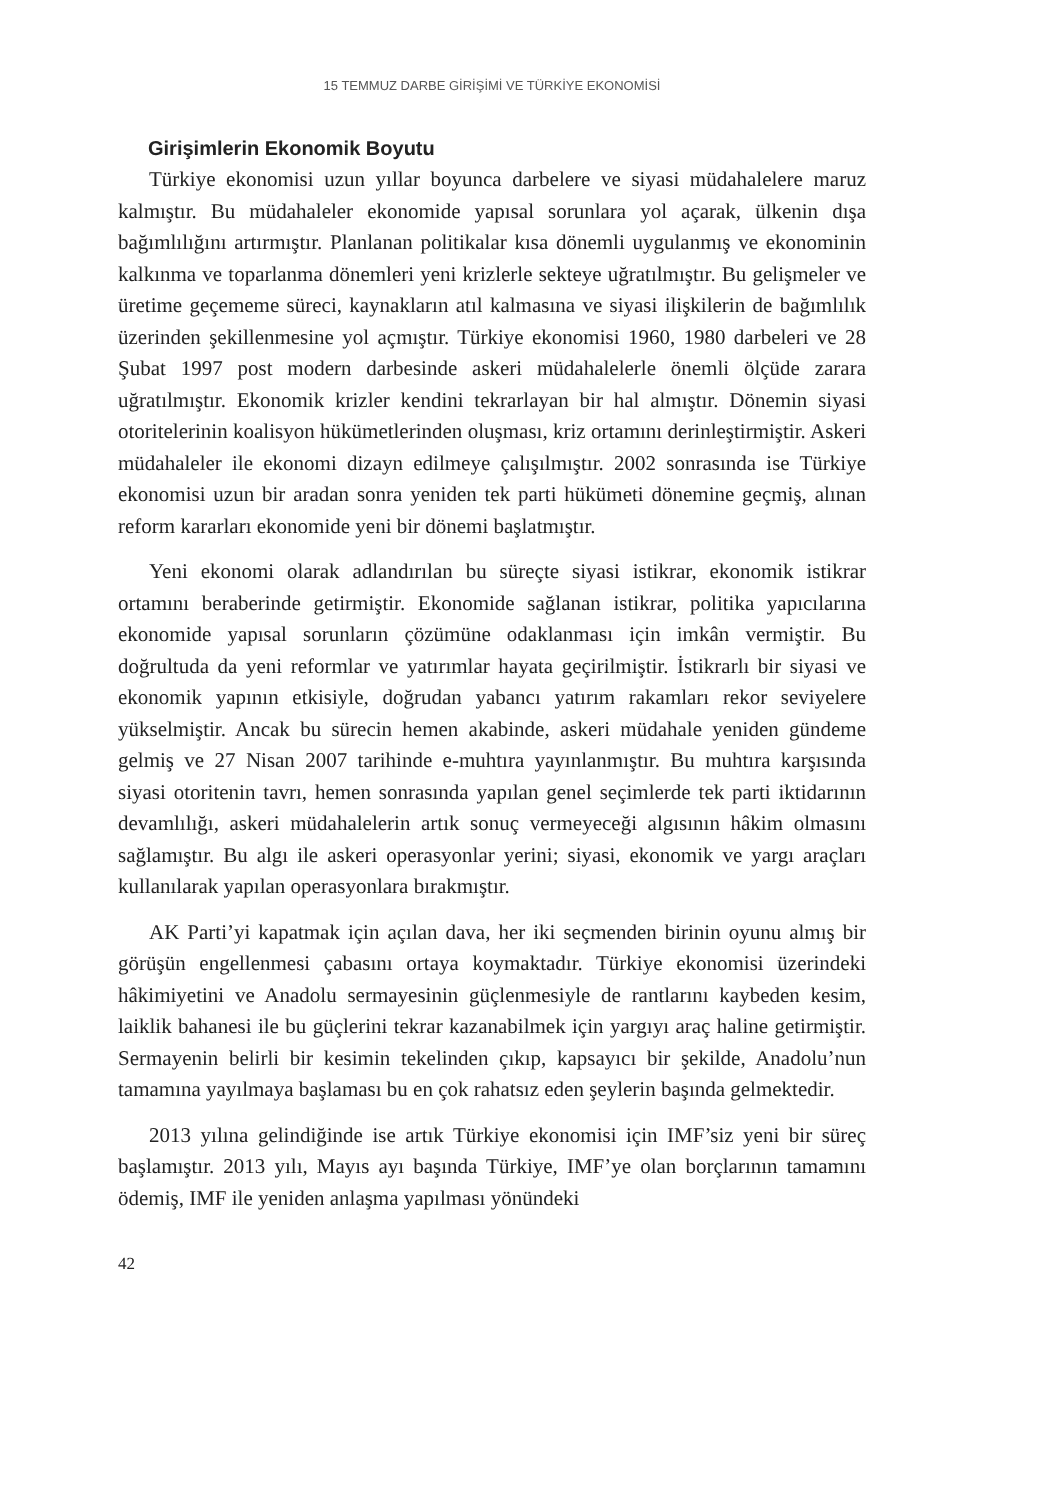15 TEMMUZ DARBE GİRİŞİMİ VE TÜRKİYE EKONOMİSİ
Girişimlerin Ekonomik Boyutu
Türkiye ekonomisi uzun yıllar boyunca darbelere ve siyasi müdahalelere maruz kalmıştır. Bu müdahaleler ekonomide yapısal sorunlara yol açarak, ülkenin dışa bağımlılığını artırmıştır. Planlanan politikalar kısa dönemli uygulanmış ve ekonominin kalkınma ve toparlanma dönemleri yeni krizlerle sekteye uğratılmıştır. Bu gelişmeler ve üretime geçememe süreci, kaynakların atıl kalmasına ve siyasi ilişkilerin de bağımlılık üzerinden şekillenmesine yol açmıştır. Türkiye ekonomisi 1960, 1980 darbeleri ve 28 Şubat 1997 post modern darbesinde askeri müdahalelerle önemli ölçüde zarara uğratılmıştır. Ekonomik krizler kendini tekrarlayan bir hal almıştır. Dönemin siyasi otoritelerinin koalisyon hükümetlerinden oluşması, kriz ortamını derinleştirmiştir. Askeri müdahaleler ile ekonomi dizayn edilmeye çalışılmıştır. 2002 sonrasında ise Türkiye ekonomisi uzun bir aradan sonra yeniden tek parti hükümeti dönemine geçmiş, alınan reform kararları ekonomide yeni bir dönemi başlatmıştır.
Yeni ekonomi olarak adlandırılan bu süreçte siyasi istikrar, ekonomik istikrar ortamını beraberinde getirmiştir. Ekonomide sağlanan istikrar, politika yapıcılarına ekonomide yapısal sorunların çözümüne odaklanması için imkân vermiştir. Bu doğrultuda da yeni reformlar ve yatırımlar hayata geçirilmiştir. İstikrarlı bir siyasi ve ekonomik yapının etkisiyle, doğrudan yabancı yatırım rakamları rekor seviyelere yükselmiştir. Ancak bu sürecin hemen akabinde, askeri müdahale yeniden gündeme gelmiş ve 27 Nisan 2007 tarihinde e-muhtıra yayınlanmıştır. Bu muhtıra karşısında siyasi otoritenin tavrı, hemen sonrasında yapılan genel seçimlerde tek parti iktidarının devamlılığı, askeri müdahalelerin artık sonuç vermeyeceği algısının hâkim olmasını sağlamıştır. Bu algı ile askeri operasyonlar yerini; siyasi, ekonomik ve yargı araçları kullanılarak yapılan operasyonlara bırakmıştır.
AK Parti’yi kapatmak için açılan dava, her iki seçmenden birinin oyunu almış bir görüşün engellenmesi çabasını ortaya koymaktadır. Türkiye ekonomisi üzerindeki hâkimiyetini ve Anadolu sermayesinin güçlenmesiyle de rantlarını kaybeden kesim, laiklik bahanesi ile bu güçlerini tekrar kazanabilmek için yargıyı araç haline getirmiştir. Sermayenin belirli bir kesimin tekelinden çıkıp, kapsayıcı bir şekilde, Anadolu’nun tamamına yayılmaya başlaması bu en çok rahatsız eden şeylerin başında gelmektedir.
2013 yılına gelindiğinde ise artık Türkiye ekonomisi için IMF’siz yeni bir süreç başlamıştır. 2013 yılı, Mayıs ayı başında Türkiye, IMF’ye olan borçlarının tamamını ödemiş, IMF ile yeniden anlaşma yapılması yönündeki
42